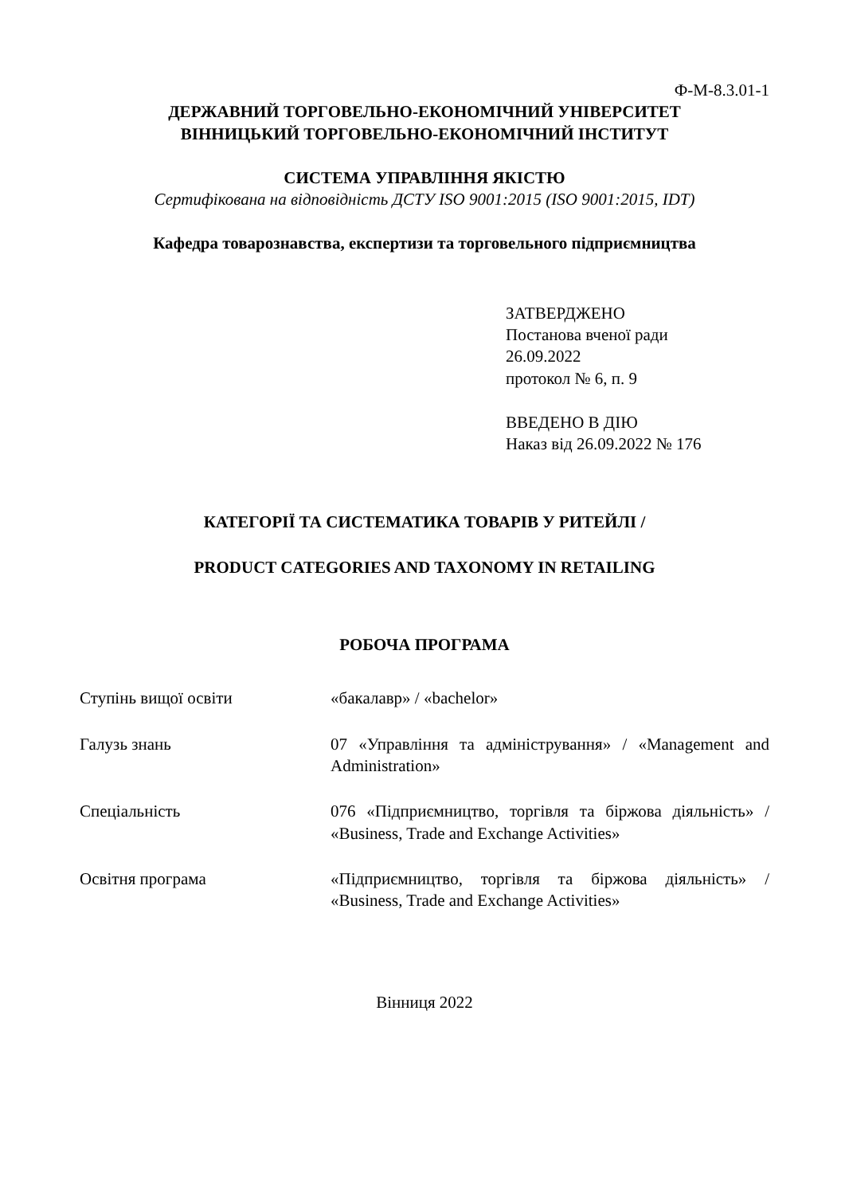Ф-М-8.3.01-1
ДЕРЖАВНИЙ ТОРГОВЕЛЬНО-ЕКОНОМІЧНИЙ УНІВЕРСИТЕТ
ВІННИЦЬКИЙ ТОРГОВЕЛЬНО-ЕКОНОМІЧНИЙ ІНСТИТУТ
СИСТЕМА УПРАВЛІННЯ ЯКІСТЮ
Сертифікована на відповідність ДСТУ ISO 9001:2015 (ISO 9001:2015, IDT)
Кафедра товарознавства, експертизи та торговельного підприємництва
ЗАТВЕРДЖЕНО
Постанова вченої ради
26.09.2022
протокол № 6, п. 9
ВВЕДЕНО В ДІЮ
Наказ від 26.09.2022 № 176
КАТЕГОРІЇ ТА СИСТЕМАТИКА ТОВАРІВ У РИТЕЙЛІ /
PRODUCT CATEGORIES AND TAXONOMY IN RETAILING
РОБОЧА ПРОГРАМА
| Ступінь вищої освіти | «бакалавр» / «bachelor» |
| Галузь знань | 07 «Управління та адміністрування» / «Management and Administration» |
| Спеціальність | 076 «Підприємництво, торгівля та біржова діяльність» / «Business, Trade and Exchange Activities» |
| Освітня програма | «Підприємництво, торгівля та біржова діяльність» / «Business, Trade and Exchange Activities» |
Вінниця 2022